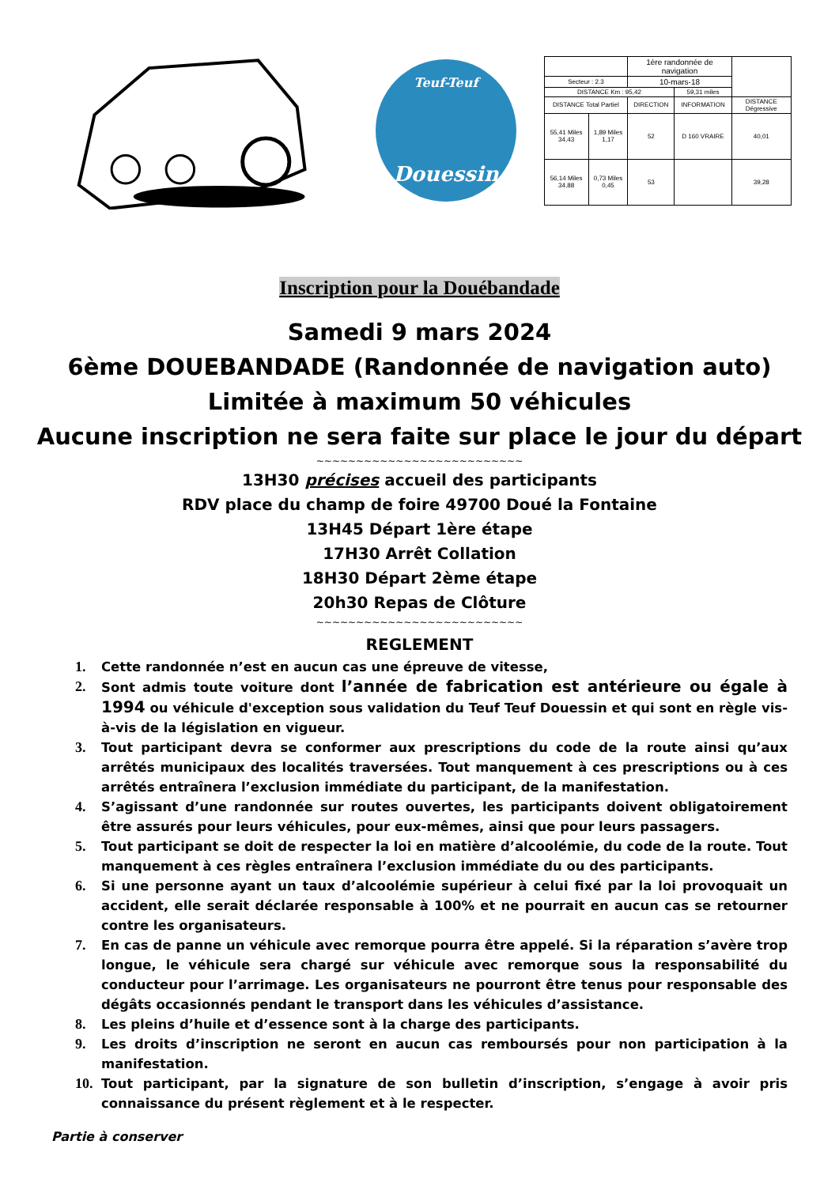Teuf-Teuf
Douessin
| | | 1ère randonnée de navigation | | |
| Secteur : 2.3 | | 10-mars-18 | | |
| DISTANCE Km : 95,42 | | | 59,31 miles | |
| DISTANCE Total Partiel | | DIRECTION | INFORMATION | DISTANCE Dégressive |
| 55,41 Miles 34,43 | 1,89 Miles 1,17 | 52 | D 160 VRAIRE | 40,01 |
| 56,14 Miles 34,88 | 0,73 Miles 0,45 | 53 | | 39,28 |
Inscription pour la Douébandade
Samedi 9 mars 2024
6ème DOUEBANDADE (Randonnée de navigation auto)
Limitée à maximum 50 véhicules
Aucune inscription ne sera faite sur place le jour du départ
~~~~~~~~~~~~~~~~~~~~~~~~~~
13H30 précises accueil des participants
RDV place du champ de foire 49700 Doué la Fontaine
13H45 Départ 1ère étape
17H30 Arrêt Collation
18H30 Départ 2ème étape
20h30 Repas de Clôture
~~~~~~~~~~~~~~~~~~~~~~~~~~
REGLEMENT
1. Cette randonnée n’est en aucun cas une épreuve de vitesse,
2. Sont admis toute voiture dont l’année de fabrication est antérieure ou égale à 1994 ou véhicule d'exception sous validation du Teuf Teuf Douessin et qui sont en règle vis-à-vis de la législation en vigueur.
3. Tout participant devra se conformer aux prescriptions du code de la route ainsi qu’aux arrêtés municipaux des localités traversées. Tout manquement à ces prescriptions ou à ces arrêtés entraînera l’exclusion immédiate du participant, de la manifestation.
4. S’agissant d’une randonnée sur routes ouvertes, les participants doivent obligatoirement être assurés pour leurs véhicules, pour eux-mêmes, ainsi que pour leurs passagers.
5. Tout participant se doit de respecter la loi en matière d’alcoolémie, du code de la route. Tout manquement à ces règles entraînera l’exclusion immédiate du ou des participants.
6. Si une personne ayant un taux d’alcoolémie supérieur à celui fixé par la loi provoquait un accident, elle serait déclarée responsable à 100% et ne pourrait en aucun cas se retourner contre les organisateurs.
7. En cas de panne un véhicule avec remorque pourra être appelé. Si la réparation s’avère trop longue, le véhicule sera chargé sur véhicule avec remorque sous la responsabilité du conducteur pour l’arrimage. Les organisateurs ne pourront être tenus pour responsable des dégâts occasionnés pendant le transport dans les véhicules d’assistance.
8. Les pleins d’huile et d’essence sont à la charge des participants.
9. Les droits d’inscription ne seront en aucun cas remboursés pour non participation à la manifestation.
10. Tout participant, par la signature de son bulletin d’inscription, s’engage à avoir pris connaissance du présent règlement et à le respecter.
Partie à conserver